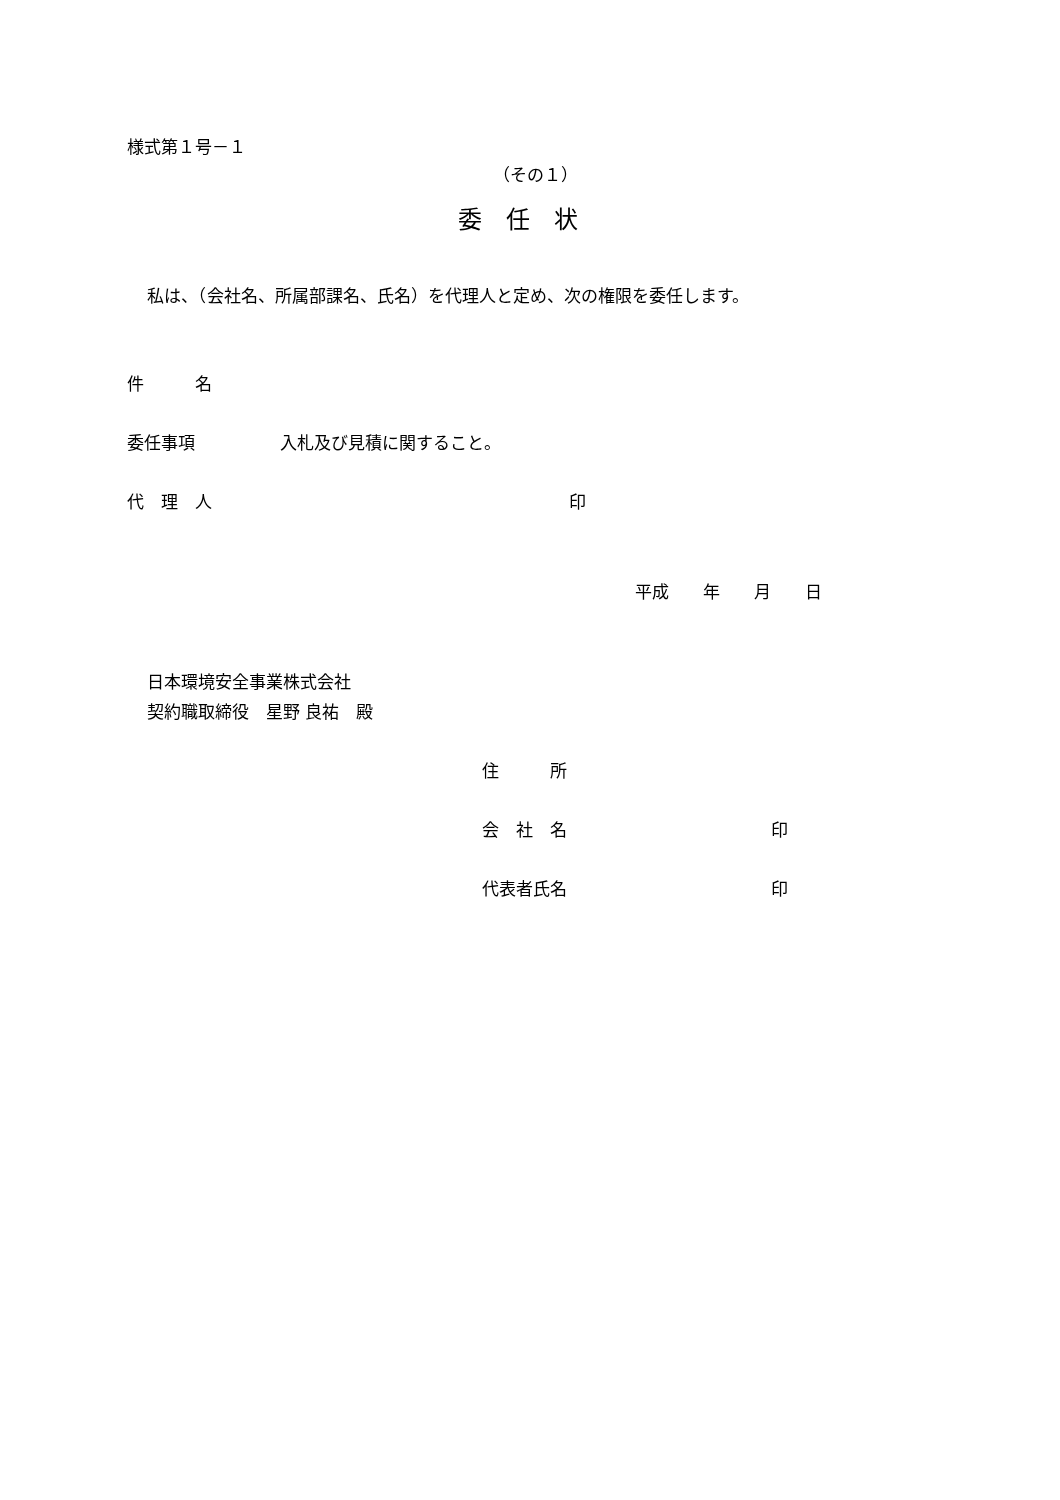様式第１号－１
（その１）
委　任　状
私は、（会社名、所属部課名、氏名）を代理人と定め、次の権限を委任します。
件　　　名
委任事項　　　　　入札及び見積に関すること。
代　理　人　　　　　　　　　　　　　　　　　　　　　印
平成　　年　　月　　日
日本環境安全事業株式会社
契約職取締役　星野 良祐　殿
住　　　所
会　社　名　　　　　　　　　　　　印
代表者氏名　　　　　　　　　　　　印